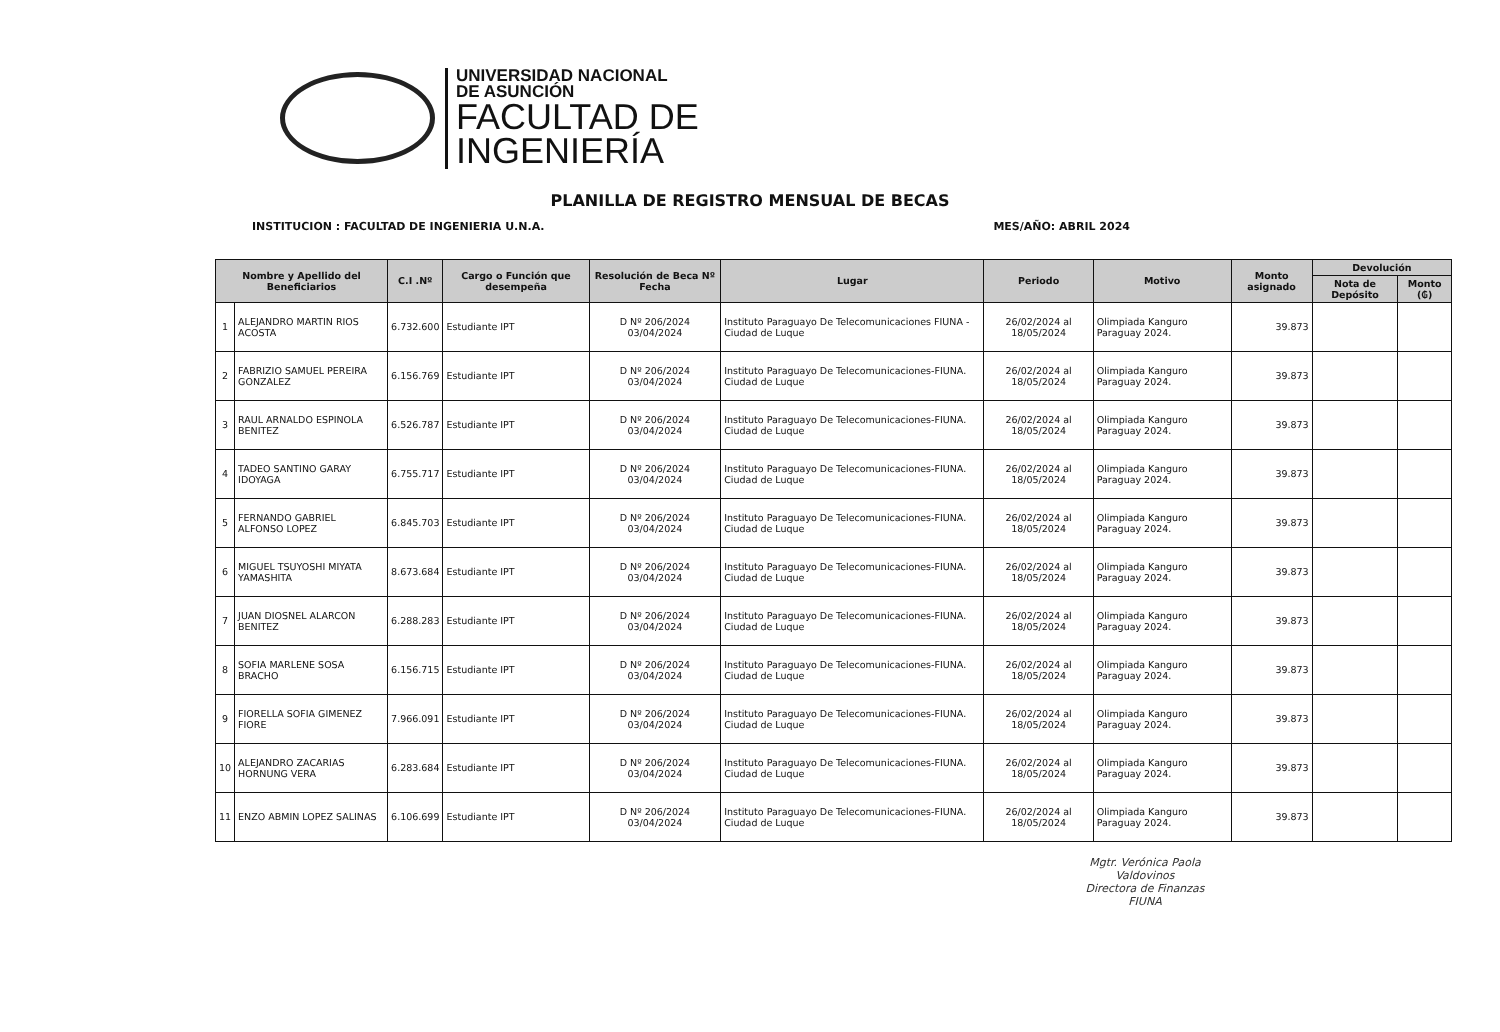UNIVERSIDAD NACIONAL
DE ASUNCIÓN
FACULTAD DE
INGENIERÍA
PLANILLA DE REGISTRO MENSUAL DE BECAS
INSTITUCION : FACULTAD DE INGENIERIA U.N.A. MES/AÑO: ABRIL 2024
| Nombre y Apellido del Beneficiarios | | C.I .Nº | Cargo o Función que desempeña | Resolución de Beca Nº Fecha | Lugar | Periodo | Motivo | Monto asignado | Devolución | |
| --- | --- | --- | --- | --- | --- | --- | --- | --- | --- | --- |
| | | | | | | | | | Nota de Depósito | Monto (₲) |
| 1 | ALEJANDRO MARTIN RIOS ACOSTA | 6.732.600 | Estudiante IPT | D Nº 206/2024 03/04/2024 | Instituto Paraguayo De Telecomunicaciones FIUNA - Ciudad de Luque | 26/02/2024 al 18/05/2024 | Olimpiada Kanguro Paraguay 2024. | 39.873 | | |
| 2 | FABRIZIO SAMUEL PEREIRA GONZALEZ | 6.156.769 | Estudiante IPT | D Nº 206/2024 03/04/2024 | Instituto Paraguayo De Telecomunicaciones-FIUNA. Ciudad de Luque | 26/02/2024 al 18/05/2024 | Olimpiada Kanguro Paraguay 2024. | 39.873 | | |
| 3 | RAUL ARNALDO ESPINOLA BENITEZ | 6.526.787 | Estudiante IPT | D Nº 206/2024 03/04/2024 | Instituto Paraguayo De Telecomunicaciones-FIUNA. Ciudad de Luque | 26/02/2024 al 18/05/2024 | Olimpiada Kanguro Paraguay 2024. | 39.873 | | |
| 4 | TADEO SANTINO GARAY IDOYAGA | 6.755.717 | Estudiante IPT | D Nº 206/2024 03/04/2024 | Instituto Paraguayo De Telecomunicaciones-FIUNA. Ciudad de Luque | 26/02/2024 al 18/05/2024 | Olimpiada Kanguro Paraguay 2024. | 39.873 | | |
| 5 | FERNANDO GABRIEL ALFONSO LOPEZ | 6.845.703 | Estudiante IPT | D Nº 206/2024 03/04/2024 | Instituto Paraguayo De Telecomunicaciones-FIUNA. Ciudad de Luque | 26/02/2024 al 18/05/2024 | Olimpiada Kanguro Paraguay 2024. | 39.873 | | |
| 6 | MIGUEL TSUYOSHI MIYATA YAMASHITA | 8.673.684 | Estudiante IPT | D Nº 206/2024 03/04/2024 | Instituto Paraguayo De Telecomunicaciones-FIUNA. Ciudad de Luque | 26/02/2024 al 18/05/2024 | Olimpiada Kanguro Paraguay 2024. | 39.873 | | |
| 7 | JUAN DIOSNEL ALARCON BENITEZ | 6.288.283 | Estudiante IPT | D Nº 206/2024 03/04/2024 | Instituto Paraguayo De Telecomunicaciones-FIUNA. Ciudad de Luque | 26/02/2024 al 18/05/2024 | Olimpiada Kanguro Paraguay 2024. | 39.873 | | |
| 8 | SOFIA MARLENE SOSA BRACHO | 6.156.715 | Estudiante IPT | D Nº 206/2024 03/04/2024 | Instituto Paraguayo De Telecomunicaciones-FIUNA. Ciudad de Luque | 26/02/2024 al 18/05/2024 | Olimpiada Kanguro Paraguay 2024. | 39.873 | | |
| 9 | FIORELLA SOFIA GIMENEZ FIORE | 7.966.091 | Estudiante IPT | D Nº 206/2024 03/04/2024 | Instituto Paraguayo De Telecomunicaciones-FIUNA. Ciudad de Luque | 26/02/2024 al 18/05/2024 | Olimpiada Kanguro Paraguay 2024. | 39.873 | | |
| 10 | ALEJANDRO ZACARIAS HORNUNG VERA | 6.283.684 | Estudiante IPT | D Nº 206/2024 03/04/2024 | Instituto Paraguayo De Telecomunicaciones-FIUNA. Ciudad de Luque | 26/02/2024 al 18/05/2024 | Olimpiada Kanguro Paraguay 2024. | 39.873 | | |
| 11 | ENZO ABMIN LOPEZ SALINAS | 6.106.699 | Estudiante IPT | D Nº 206/2024 03/04/2024 | Instituto Paraguayo De Telecomunicaciones-FIUNA. Ciudad de Luque | 26/02/2024 al 18/05/2024 | Olimpiada Kanguro Paraguay 2024. | 39.873 | | |
Mgtr. Verónica Paola Valdovinos
Directora de Finanzas
FIUNA